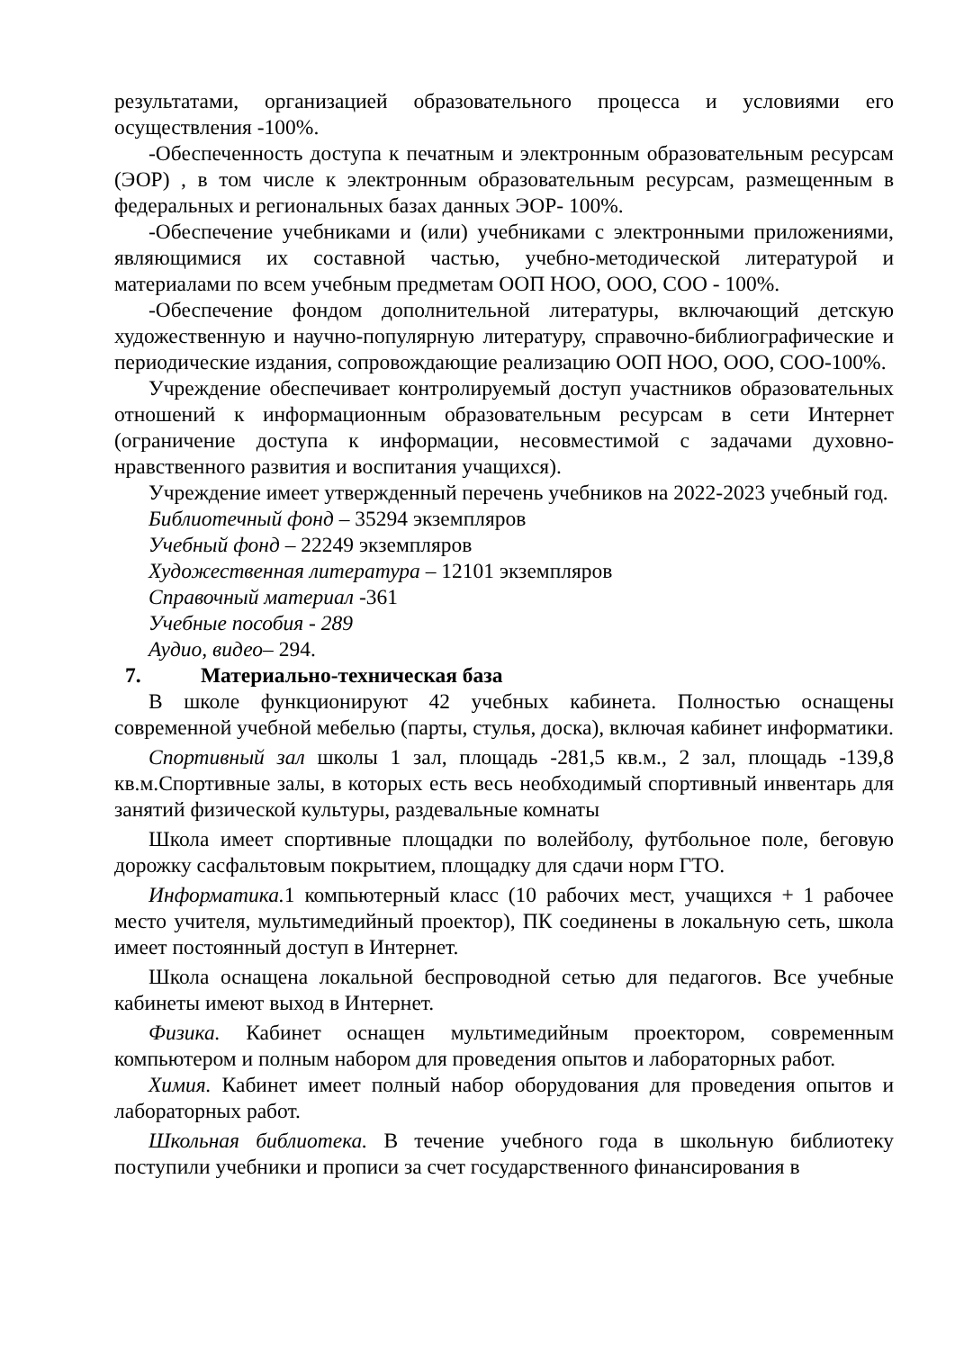результатами, организацией образовательного процесса и условиями его осуществления -100%.
-Обеспеченность доступа к печатным и электронным образовательным ресурсам (ЭОР) , в том числе к электронным образовательным ресурсам, размещенным в федеральных и региональных базах данных ЭОР- 100%.
-Обеспечение учебниками и (или) учебниками с электронными приложениями, являющимися их составной частью, учебно-методической литературой и материалами по всем учебным предметам ООП НОО, ООО, СОО - 100%.
-Обеспечение фондом дополнительной литературы, включающий детскую художественную и научно-популярную литературу, справочно-библиографические и периодические издания, сопровождающие реализацию ООП НОО, ООО, СОО-100%.
Учреждение обеспечивает контролируемый доступ участников образовательных отношений к информационным образовательным ресурсам в сети Интернет (ограничение доступа к информации, несовместимой с задачами духовно- нравственного развития и воспитания учащихся).
Учреждение имеет утвержденный перечень учебников на 2022-2023 учебный год.
Библиотечный фонд – 35294 экземпляров
Учебный фонд – 22249 экземпляров
Художественная литература – 12101 экземпляров
Справочный материал -361
Учебные пособия - 289
Аудио, видео– 294.
7. Материально-техническая база
В школе функционируют 42 учебных кабинета. Полностью оснащены современной учебной мебелью (парты, стулья, доска), включая кабинет информатики.
Спортивный зал школы 1 зал, площадь -281,5 кв.м., 2 зал, площадь -139,8 кв.м.Спортивные залы, в которых есть весь необходимый спортивный инвентарь для занятий физической культуры, раздевальные комнаты
Школа имеет спортивные площадки по волейболу, футбольное поле, беговую дорожку сасфальтовым покрытием, площадку для сдачи норм ГТО.
Информатика. 1 компьютерный класс (10 рабочих мест, учащихся + 1 рабочее место учителя, мультимедийный проектор), ПК соединены в локальную сеть, школа имеет постоянный доступ в Интернет.
Школа оснащена локальной беспроводной сетью для педагогов. Все учебные кабинеты имеют выход в Интернет.
Физика. Кабинет оснащен мультимедийным проектором, современным компьютером и полным набором для проведения опытов и лабораторных работ.
Химия. Кабинет имеет полный набор оборудования для проведения опытов и лабораторных работ.
Школьная библиотека. В течение учебного года в школьную библиотеку поступили учебники и прописи за счет государственного финансирования в